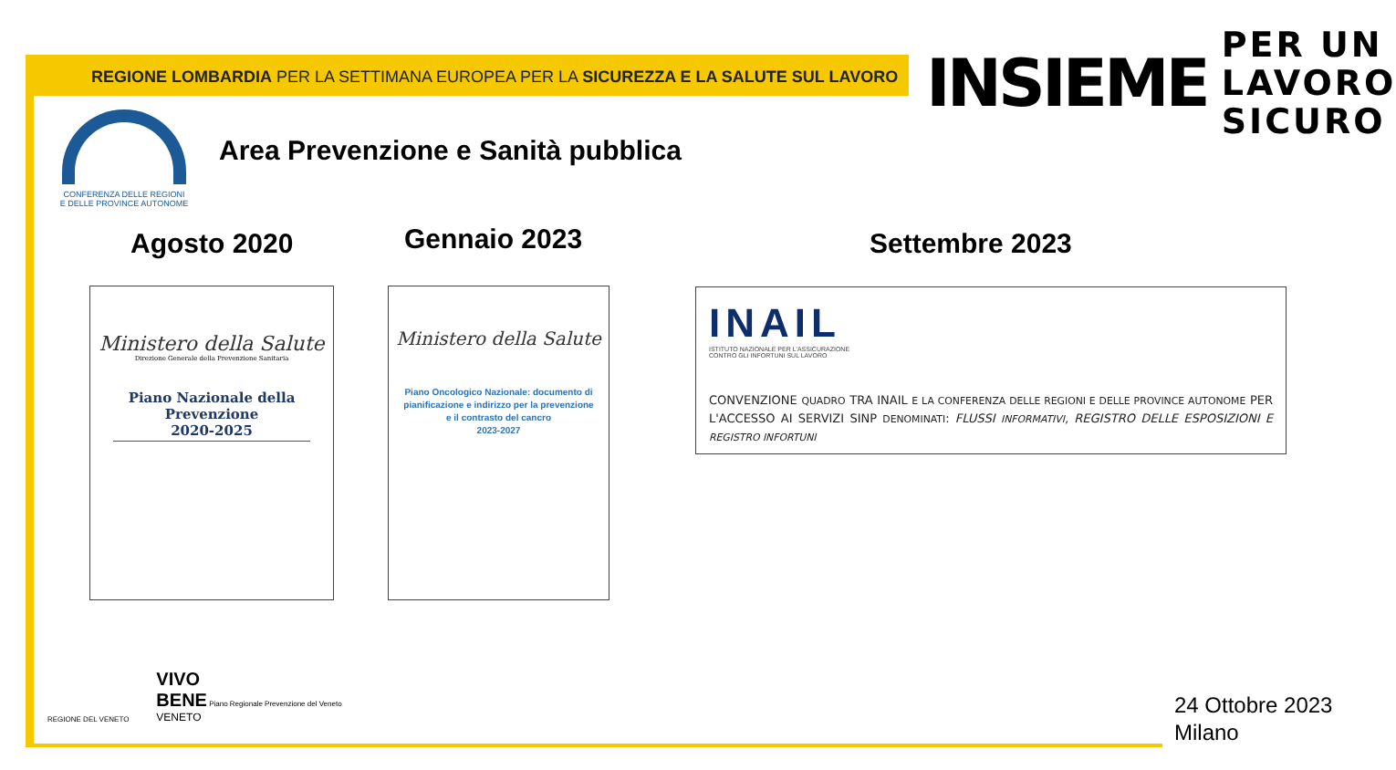REGIONE LOMBARDIA PER LA SETTIMANA EUROPEA PER LA SICUREZZA E LA SALUTE SUL LAVORO
INSIEME
PER UN
LAVORO
SICURO
CONFERENZA DELLE REGIONI
E DELLE PROVINCE AUTONOME
Area Prevenzione e Sanità pubblica
Agosto 2020 Gennaio 2023 Settembre 2023
Ministero della Salute
Direzione Generale della Prevenzione Sanitaria
Piano Nazionale della Prevenzione
2020-2025
Ministero della Salute
Piano Oncologico Nazionale: documento di pianificazione e indirizzo per la prevenzione e il contrasto del cancro
2023-2027
INAIL
ISTITUTO NAZIONALE PER L'ASSICURAZIONE
CONTRO GLI INFORTUNI SUL LAVORO
CONVENZIONE QUADRO TRA INAIL E LA CONFERENZA DELLE REGIONI E DELLE PROVINCE AUTONOME PER L'ACCESSO AI SERVIZI SINP DENOMINATI: FLUSSI INFORMATIVI, REGISTRO DELLE ESPOSIZIONI E REGISTRO INFORTUNI
REGIONE DEL VENETO
VIVO
BENE Piano Regionale Prevenzione del Veneto
VENETO
24 Ottobre 2023
Milano